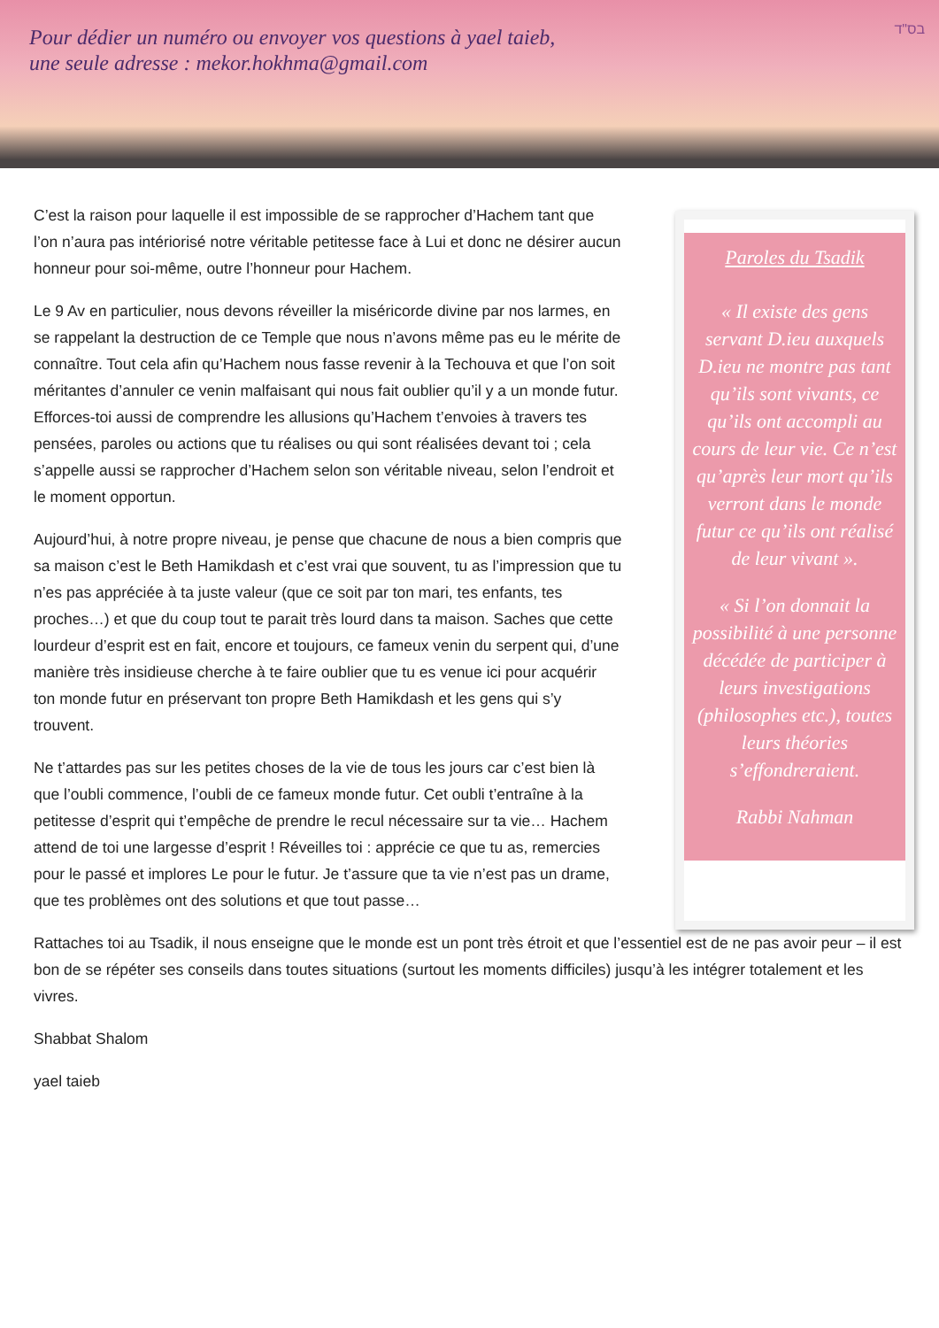Pour dédier un numéro ou envoyer vos questions à yael taieb,
une seule adresse : mekor.hokhma@gmail.com
בס"ד
C’est la raison pour laquelle il est impossible de se rapprocher d’Hachem tant que l’on n’aura pas intériorisé notre véritable petitesse face à Lui et donc ne désirer aucun honneur pour soi-même, outre l’honneur pour Hachem.
Le 9 Av en particulier, nous devons réveiller la miséricorde divine par nos larmes, en se rappelant la destruction de ce Temple que nous n’avons même pas eu le mérite de connaître. Tout cela afin qu’Hachem nous fasse revenir à la Techouva et que l’on soit méritantes d’annuler ce venin malfaisant qui nous fait oublier qu’il y a un monde futur. Efforces-toi aussi de comprendre les allusions qu’Hachem t’envoies à travers tes pensées, paroles ou actions que tu réalises ou qui sont réalisées devant toi ; cela s’appelle aussi se rapprocher d’Hachem selon son véritable niveau, selon l’endroit et le moment opportun.
Aujourd’hui, à notre propre niveau, je pense que chacune de nous a bien compris que sa maison c’est le Beth Hamikdash et c’est vrai que souvent, tu as l’impression que tu n’es pas appréciée à ta juste valeur (que ce soit par ton mari, tes enfants, tes proches…) et que du coup tout te parait très lourd dans ta maison. Saches que cette lourdeur d’esprit est en fait, encore et toujours, ce fameux venin du serpent qui, d’une manière très insidieuse cherche à te faire oublier que tu es venue ici pour acquérir ton monde futur en préservant ton propre Beth Hamikdash et les gens qui s’y trouvent.
Ne t’attardes pas sur les petites choses de la vie de tous les jours car c’est bien là que l’oubli commence, l’oubli de ce fameux monde futur. Cet oubli t’entraîne à la petitesse d’esprit qui t’empêche de prendre le recul nécessaire sur ta vie… Hachem attend de toi une largesse d’esprit ! Réveilles toi : apprécie ce que tu as, remercies pour le passé et implores Le pour le futur. Je t’assure que ta vie n’est pas un drame, que tes problèmes ont des solutions et que tout passe…
Paroles du Tsadik
« Il existe des gens servant D.ieu auxquels D.ieu ne montre pas tant qu’ils sont vivants, ce qu’ils ont accompli au cours de leur vie. Ce n’est qu’après leur mort qu’ils verront dans le monde futur ce qu’ils ont réalisé de leur vivant ».
« Si l’on donnait la possibilité à une personne décédée de participer à leurs investigations (philosophes etc.), toutes leurs théories s’effondreraient.
Rabbi Nahman
Rattaches toi au Tsadik, il nous enseigne que le monde est un pont très étroit et que l’essentiel est de ne pas avoir peur – il est bon de se répéter ses conseils dans toutes situations (surtout les moments difficiles) jusqu’à les intégrer totalement et les vivres.
Shabbat Shalom
yael taieb